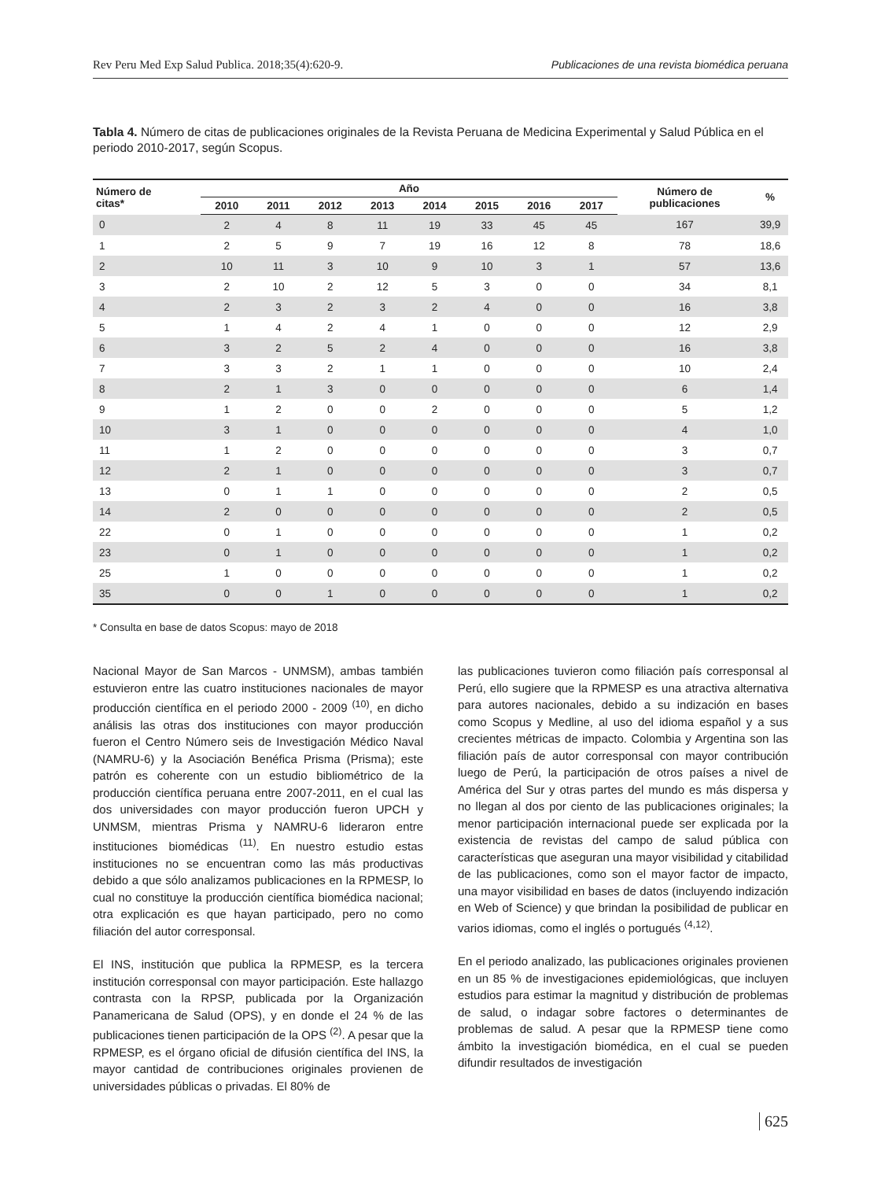Rev Peru Med Exp Salud Publica. 2018;35(4):620-9. Publicaciones de una revista biomédica peruana
Tabla 4. Número de citas de publicaciones originales de la Revista Peruana de Medicina Experimental y Salud Pública en el periodo 2010-2017, según Scopus.
| Número de citas* | Año | | | | | | | | Número de publicaciones | % |
| --- | --- | --- | --- | --- | --- | --- | --- | --- | --- | --- |
| | 2010 | 2011 | 2012 | 2013 | 2014 | 2015 | 2016 | 2017 | | |
| 0 | 2 | 4 | 8 | 11 | 19 | 33 | 45 | 45 | 167 | 39,9 |
| 1 | 2 | 5 | 9 | 7 | 19 | 16 | 12 | 8 | 78 | 18,6 |
| 2 | 10 | 11 | 3 | 10 | 9 | 10 | 3 | 1 | 57 | 13,6 |
| 3 | 2 | 10 | 2 | 12 | 5 | 3 | 0 | 0 | 34 | 8,1 |
| 4 | 2 | 3 | 2 | 3 | 2 | 4 | 0 | 0 | 16 | 3,8 |
| 5 | 1 | 4 | 2 | 4 | 1 | 0 | 0 | 0 | 12 | 2,9 |
| 6 | 3 | 2 | 5 | 2 | 4 | 0 | 0 | 0 | 16 | 3,8 |
| 7 | 3 | 3 | 2 | 1 | 1 | 0 | 0 | 0 | 10 | 2,4 |
| 8 | 2 | 1 | 3 | 0 | 0 | 0 | 0 | 0 | 6 | 1,4 |
| 9 | 1 | 2 | 0 | 0 | 2 | 0 | 0 | 0 | 5 | 1,2 |
| 10 | 3 | 1 | 0 | 0 | 0 | 0 | 0 | 0 | 4 | 1,0 |
| 11 | 1 | 2 | 0 | 0 | 0 | 0 | 0 | 0 | 3 | 0,7 |
| 12 | 2 | 1 | 0 | 0 | 0 | 0 | 0 | 0 | 3 | 0,7 |
| 13 | 0 | 1 | 1 | 0 | 0 | 0 | 0 | 0 | 2 | 0,5 |
| 14 | 2 | 0 | 0 | 0 | 0 | 0 | 0 | 0 | 2 | 0,5 |
| 22 | 0 | 1 | 0 | 0 | 0 | 0 | 0 | 0 | 1 | 0,2 |
| 23 | 0 | 1 | 0 | 0 | 0 | 0 | 0 | 0 | 1 | 0,2 |
| 25 | 1 | 0 | 0 | 0 | 0 | 0 | 0 | 0 | 1 | 0,2 |
| 35 | 0 | 0 | 1 | 0 | 0 | 0 | 0 | 0 | 1 | 0,2 |
* Consulta en base de datos Scopus: mayo de 2018
Nacional Mayor de San Marcos - UNMSM), ambas también estuvieron entre las cuatro instituciones nacionales de mayor producción científica en el periodo 2000 - 2009 <sup>(10)</sup>, en dicho análisis las otras dos instituciones con mayor producción fueron el Centro Número seis de Investigación Médico Naval (NAMRU-6) y la Asociación Benéfica Prisma (Prisma); este patrón es coherente con un estudio bibliométrico de la producción científica peruana entre 2007-2011, en el cual las dos universidades con mayor producción fueron UPCH y UNMSM, mientras Prisma y NAMRU-6 lideraron entre instituciones biomédicas <sup>(11)</sup>. En nuestro estudio estas instituciones no se encuentran como las más productivas debido a que sólo analizamos publicaciones en la RPMESP, lo cual no constituye la producción científica biomédica nacional; otra explicación es que hayan participado, pero no como filiación del autor corresponsal.
El INS, institución que publica la RPMESP, es la tercera institución corresponsal con mayor participación. Este hallazgo contrasta con la RPSP, publicada por la Organización Panamericana de Salud (OPS), y en donde el 24 % de las publicaciones tienen participación de la OPS <sup>(2)</sup>. A pesar que la RPMESP, es el órgano oficial de difusión científica del INS, la mayor cantidad de contribuciones originales provienen de universidades públicas o privadas. El 80% de
las publicaciones tuvieron como filiación país corresponsal al Perú, ello sugiere que la RPMESP es una atractiva alternativa para autores nacionales, debido a su indización en bases como Scopus y Medline, al uso del idioma español y a sus crecientes métricas de impacto. Colombia y Argentina son las filiación país de autor corresponsal con mayor contribución luego de Perú, la participación de otros países a nivel de América del Sur y otras partes del mundo es más dispersa y no llegan al dos por ciento de las publicaciones originales; la menor participación internacional puede ser explicada por la existencia de revistas del campo de salud pública con características que aseguran una mayor visibilidad y citabilidad de las publicaciones, como son el mayor factor de impacto, una mayor visibilidad en bases de datos (incluyendo indización en Web of Science) y que brindan la posibilidad de publicar en varios idiomas, como el inglés o portugués <sup>(4,12)</sup>.
En el periodo analizado, las publicaciones originales provienen en un 85 % de investigaciones epidemiológicas, que incluyen estudios para estimar la magnitud y distribución de problemas de salud, o indagar sobre factores o determinantes de problemas de salud. A pesar que la RPMESP tiene como ámbito la investigación biomédica, en el cual se pueden difundir resultados de investigación
625